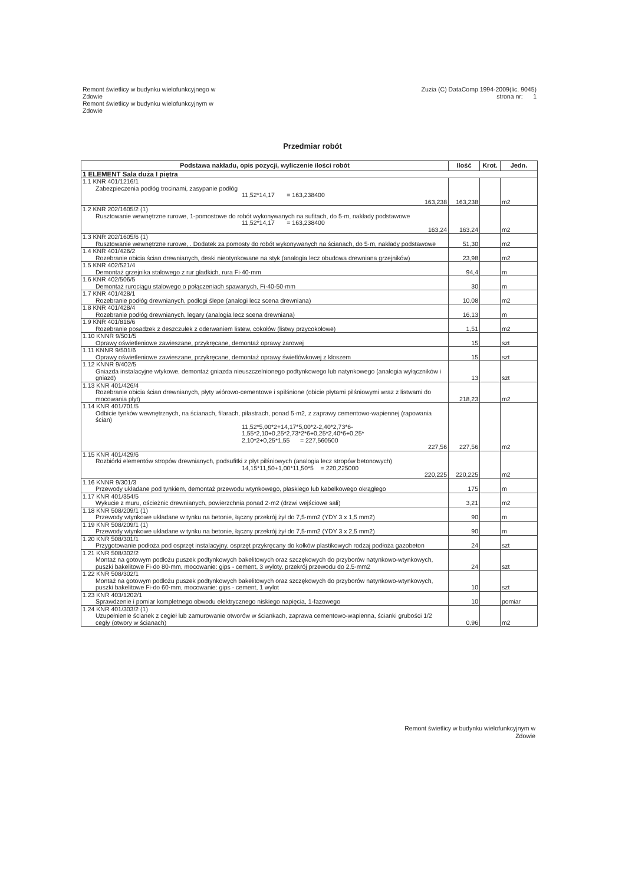Remont świetlicy w budynku wielofunkcyjnego w
Zdowie
Remont świetlicy w budynku wielofunkcyjnym w
Zdowie
Zuzia (C) DataComp 1994-2009(lic. 9045)
strona nr: 1
Przedmiar robót
| Podstawa nakładu, opis pozycji, wyliczenie ilości robót | Ilość | Krot. | Jedn. |
| --- | --- | --- | --- |
| 1 ELEMENT Sala duża I piętra | | | |
| 1.1 KNR 401/1216/1 Zabezpieczenia podłóg trocinami, zasypanie podłóg 11,52*14,17 = 163,238400 163,238 | 163,238 | | m2 |
| 1.2 KNR 202/1605/2 (1) Rusztowanie wewnętrzne rurowe, 1-pomostowe do robót wykonywanych na sufitach, do 5·m, nakłady podstawowe 11,52*14,17 = 163,238400 163,24 | 163,24 | | m2 |
| 1.3 KNR 202/1605/6 (1) Rusztowanie wewnętrzne rurowe, . Dodatek za pomosty do robót wykonywanych na ścianach, do 5·m, nakłady podstawowe | 51,30 | | m2 |
| 1.4 KNR 401/426/2 Rozebranie obicia ścian drewnianych, deski nieotynkowane na styk (analogia lecz obudowa drewniana grzejników) | 23,98 | | m2 |
| 1.5 KNR 402/521/4 Demontaż grzejnika stalowego z rur gładkich, rura Fi·40·mm | 94,4 | | m |
| 1.6 KNR 402/506/5 Demontaż rurociągu stalowego o połączeniach spawanych, Fi·40-50·mm | 30 | | m |
| 1.7 KNR 401/428/1 Rozebranie podłóg drewnianych, podłogi ślepe (analogi lecz scena drewniana) | 10,08 | | m2 |
| 1.8 KNR 401/428/4 Rozebranie podłóg drewnianych, legary (analogia lecz scena drewniana) | 16,13 | | m |
| 1.9 KNR 401/816/6 Rozebranie posadzek z deszczułek z oderwaniem listew, cokołów (listwy przycokołowe) | 1,51 | | m2 |
| 1.10 KNNR 9/501/5 Oprawy oświetleniowe zawieszane, przykręcane, demontaż oprawy żarowej | 15 | | szt |
| 1.11 KNNR 9/501/6 Oprawy oświetleniowe zawieszane, przykręcane, demontaż oprawy świetlówkowej z kloszem | 15 | | szt |
| 1.12 KNNR 9/402/5 Gniazda instalacyjne wtykowe, demontaż gniazda nieuszczelnionego podtynkowego lub natynkowego (analogia wyłączników i gniazd) | 13 | | szt |
| 1.13 KNR 401/426/4 Rozebranie obicia ścian drewnianych, płyty wiórowo-cementowe i spilśnione (obicie płytami pilśniowymi wraz z listwami do mocowania płyt) | 218,23 | | m2 |
| 1.14 KNR 401/701/5 Odbicie tynków wewnętrznych, na ścianach, filarach, pilastrach, ponad 5·m2, z zaprawy cementowo-wapiennej (rapowania ścian) 11,52*5,00*2+14,17*5,00*2-2,40*2,73*6- 1,55*2,10+0,25*2,73*2*6+0,25*2,40*6+0,25* 2,10*2+0,25*1,55 = 227,560500 227,56 | 227,56 | | m2 |
| 1.15 KNR 401/429/6 Rozbiórki elementów stropów drewnianych, podsufitki z płyt pilśniowych (analogia lecz stropów betonowych) 14,15*11,50+1,00*11,50*5 = 220,225000 220,225 | 220,225 | | m2 |
| 1.16 KNNR 9/301/3 Przewody układane pod tynkiem, demontaż przewodu wtynkowego, płaskiego lub kabelkowego okrągłego | 175 | | m |
| 1.17 KNR 401/354/5 Wykucie z muru, ościeżnic drewnianych, powierzchnia ponad 2·m2 (drzwi wejściowe sali) | 3,21 | | m2 |
| 1.18 KNR 508/209/1 (1) Przewody wtynkowe układane w tynku na betonie, łączny przekrój żył do 7,5·mm2 (YDY 3 x 1,5 mm2) | 90 | | m |
| 1.19 KNR 508/209/1 (1) Przewody wtynkowe układane w tynku na betonie, łączny przekrój żył do 7,5·mm2 (YDY 3 x 2,5 mm2) | 90 | | m |
| 1.20 KNR 508/301/1 Przygotowanie podłoża pod osprzęt instalacyjny, osprzęt przykręcany do kołków plastikowych rodzaj podłoża gazobeton | 24 | | szt |
| 1.21 KNR 508/302/2 Montaż na gotowym podłożu puszek podtynkowych bakelitowych oraz szczękowych do przyborów natynkowo-wtynkowych, puszki bakelitowe Fi·do 80·mm, mocowanie: gips - cement, 3 wyloty, przekrój przewodu do 2,5·mm2 | 24 | | szt |
| 1.22 KNR 508/302/1 Montaż na gotowym podłożu puszek podtynkowych bakelitowych oraz szczękowych do przyborów natynkowo-wtynkowych, puszki bakelitowe Fi·do 60·mm, mocowanie: gips - cement, 1 wylot | 10 | | szt |
| 1.23 KNR 403/1202/1 Sprawdzenie i pomiar kompletnego obwodu elektrycznego niskiego napięcia, 1-fazowego | 10 | | pomiar |
| 1.24 KNR 401/303/2 (1) Uzupełnienie ścianek z cegieł lub zamurowanie otworów w ściankach, zaprawa cementowo-wapienna, ścianki grubości 1/2 cegły (otwory w ścianach) | 0,96 | | m2 |
Remont świetlicy w budynku wielofunkcyjnym w
Zdowie